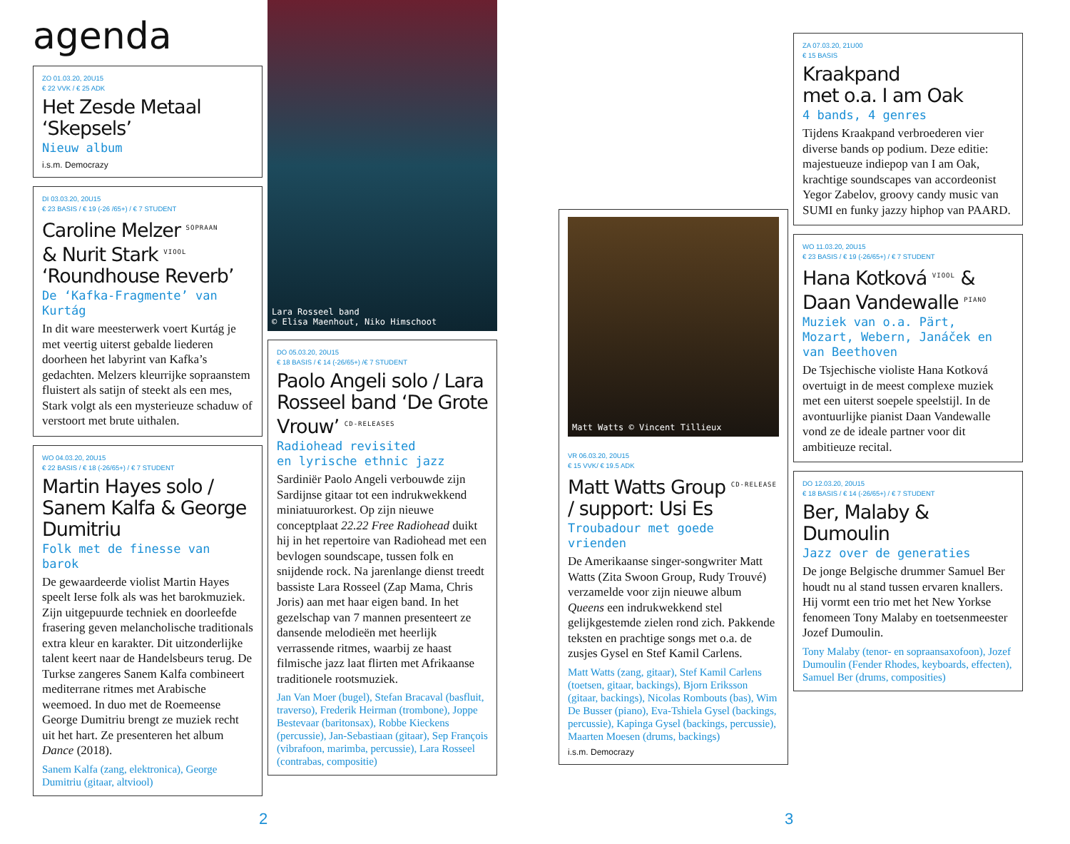agenda
ZO 01.03.20, 20U15
€ 22 VVK / € 25 ADK
Het Zesde Metaal ‘Skepsels’
Nieuw album
i.s.m. Democrazy
DI 03.03.20, 20U15
€ 23 BASIS / € 19 (-26 /65+) / € 7 STUDENT
Caroline Melzer <sup>SOPRAAN</sup>
& Nurit Stark <sup>VIOOL</sup>
‘Roundhouse Reverb’
De ‘Kafka-Fragmente’ van Kurtág
In dit ware meesterwerk voert Kurtág je met veertig uiterst gebalde liederen doorheen het labyrint van Kafka’s gedachten. Melzers kleurrijke sopraanstem fluistert als satijn of steekt als een mes, Stark volgt als een mysterieuze schaduw of verstoort met brute uithalen.
WO 04.03.20, 20U15
€ 22 BASIS / € 18 (-26/65+) / € 7 STUDENT
Martin Hayes solo / Sanem Kalfa & George Dumitriu
Folk met de finesse van barok
De gewaardeerde violist Martin Hayes speelt Ierse folk als was het barokmuziek. Zijn uitgepuurde techniek en doorleefde frasering geven melancholische traditionals extra kleur en karakter. Dit uitzonderlijke talent keert naar de Handelsbeurs terug. De Turkse zangeres Sanem Kalfa combineert mediterrane ritmes met Arabische weemoed. In duo met de Roemeense George Dumitriu brengt ze muziek recht uit het hart. Ze presenteren het album Dance (2018).
Sanem Kalfa (zang, elektronica), George Dumitriu (gitaar, altviool)
Lara Rosseel band
© Elisa Maenhout, Niko Himschoot
DO 05.03.20, 20U15
€ 18 BASIS / € 14 (-26/65+) /€ 7 STUDENT
Paolo Angeli solo / Lara Rosseel band ‘De Grote Vrouw’ <sup>CD-RELEASES</sup>
Radiohead revisited
en lyrische ethnic jazz
Sardiniër Paolo Angeli verbouwde zijn Sardijnse gitaar tot een indrukwekkend miniatuurorkest. Op zijn nieuwe conceptplaat 22.22 Free Radiohead duikt hij in het repertoire van Radiohead met een bevlogen soundscape, tussen folk en snijdende rock. Na jarenlange dienst treedt bassiste Lara Rosseel (Zap Mama, Chris Joris) aan met haar eigen band. In het gezelschap van 7 mannen presenteert ze dansende melodieën met heerlijk verrassende ritmes, waarbij ze haast filmische jazz laat flirten met Afrikaanse traditionele rootsmuziek.
Jan Van Moer (bugel), Stefan Bracaval (basfluit, traverso), Frederik Heirman (trombone), Joppe Bestevaar (baritonsax), Robbe Kieckens (percussie), Jan-Sebastiaan (gitaar), Sep François (vibrafoon, marimba, percussie), Lara Rosseel (contrabas, compositie)
Matt Watts © Vincent Tillieux
VR 06.03.20, 20U15
€ 15 VVK/ € 19.5 ADK
Matt Watts Group <sup>CD-RELEASE</sup> / support: Usi Es
Troubadour met goede vrienden
De Amerikaanse singer-songwriter Matt Watts (Zita Swoon Group, Rudy Trouvé) verzamelde voor zijn nieuwe album Queens een indrukwekkend stel gelijkgestemde zielen rond zich. Pakkende teksten en prachtige songs met o.a. de zusjes Gysel en Stef Kamil Carlens.
Matt Watts (zang, gitaar), Stef Kamil Carlens (toetsen, gitaar, backings), Bjorn Eriksson (gitaar, backings), Nicolas Rombouts (bas), Wim De Busser (piano), Eva-Tshiela Gysel (backings, percussie), Kapinga Gysel (backings, percussie), Maarten Moesen (drums, backings)
i.s.m. Democrazy
ZA 07.03.20, 21U00
€ 15 BASIS
Kraakpand
met o.a. I am Oak
4 bands, 4 genres
Tijdens Kraakpand verbroederen vier diverse bands op podium. Deze editie: majestueuze indiepop van I am Oak, krachtige soundscapes van accordeonist Yegor Zabelov, groovy candy music van SUMI en funky jazzy hiphop van PAARD.
WO 11.03.20, 20U15
€ 23 BASIS / € 19 (-26/65+) / € 7 STUDENT
Hana Kotková <sup>VIOOL</sup> & Daan Vandewalle <sup>PIANO</sup>
Muziek van o.a. Pärt, Mozart, Webern, Janáček en van Beethoven
De Tsjechische violiste Hana Kotková overtuigt in de meest complexe muziek met een uiterst soepele speelstijl. In de avontuurlijke pianist Daan Vandewalle vond ze de ideale partner voor dit ambitieuze recital.
DO 12.03.20, 20U15
€ 18 BASIS / € 14 (-26/65+) / € 7 STUDENT
Ber, Malaby & Dumoulin
Jazz over de generaties
De jonge Belgische drummer Samuel Ber houdt nu al stand tussen ervaren knallers. Hij vormt een trio met het New Yorkse fenomeen Tony Malaby en toetsenmeester Jozef Dumoulin.
Tony Malaby (tenor- en sopraansaxofoon), Jozef Dumoulin (Fender Rhodes, keyboards, effecten), Samuel Ber (drums, composities)
2 3